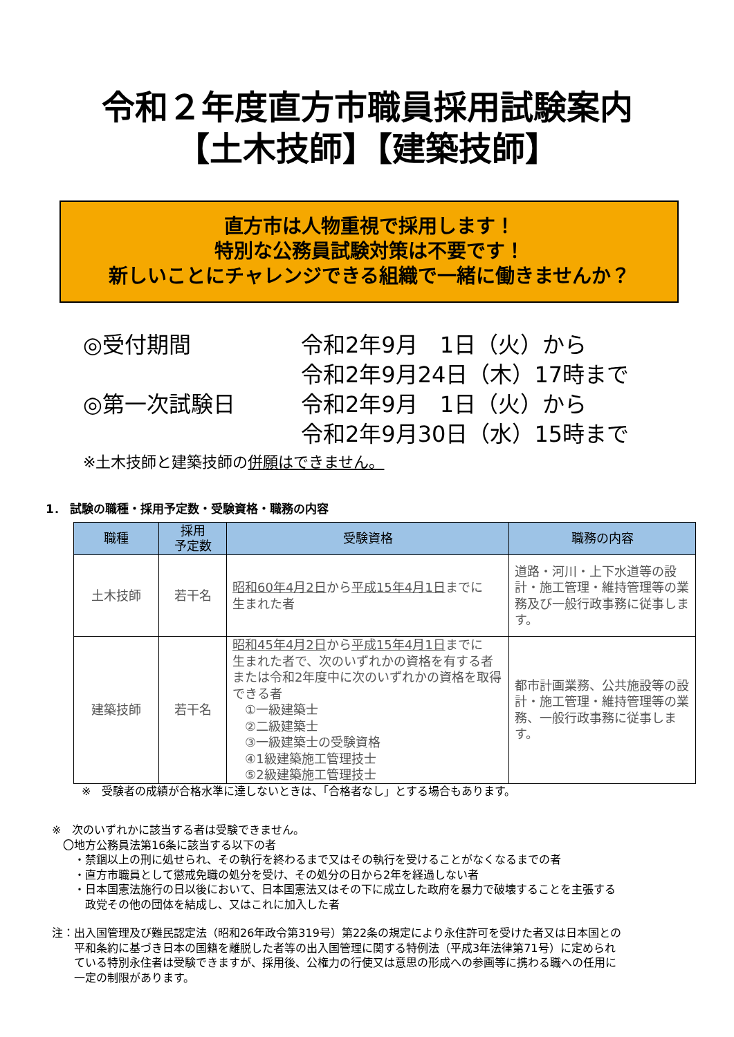令和２年度直方市職員採用試験案内
【土木技師】【建築技師】
直方市は人物重視で採用します！
特別な公務員試験対策は不要です！
新しいことにチャレンジできる組織で一緒に働きませんか？
| ◎受付期間 | 令和2年9月 1日（火）から |
| | 令和2年9月24日（木）17時まで |
| ◎第一次試験日 | 令和2年9月 1日（火）から |
| | 令和2年9月30日（水）15時まで |
※土木技師と建築技師の併願はできません。
1． 試験の職種・採用予定数・受験資格・職務の内容
| 職種 | 採用 予定数 | 受験資格 | 職務の内容 |
| --- | --- | --- | --- |
| 土木技師 | 若干名 | 昭和60年4月2日 から 平成15年4月1日 までに 生まれた者 | 道路・河川・上下水道等の設計・施工管理・維持管理等の業務及び一般行政事務に従事します。 |
| 建築技師 | 若干名 | 昭和45年4月2日 から 平成15年4月1日 までに 生まれた者で、次のいずれかの資格を有する者または令和2年度中に次のいずれかの資格を取得できる者 ①一級建築士 ②二級建築士 ③一級建築士の受験資格 ④1級建築施工管理技士 ⑤2級建築施工管理技士 | 都市計画業務、公共施設等の設計・施工管理・維持管理等の業務、一般行政事務に従事します。 |
※　受験者の成績が合格水準に達しないときは、「合格者なし」とする場合もあります。
※　次のいずれかに該当する者は受験できません。
　〇地方公務員法第16条に該当する以下の者
　　・禁錮以上の刑に処せられ、その執行を終わるまで又はその執行を受けることがなくなるまでの者
　　・直方市職員として懲戒免職の処分を受け、その処分の日から2年を経過しない者
　　・日本国憲法施行の日以後において、日本国憲法又はその下に成立した政府を暴力で破壊することを主張する
　　　政党その他の団体を結成し、又はこれに加入した者
注：出入国管理及び難民認定法（昭和26年政令第319号）第22条の規定により永住許可を受けた者又は日本国との
　　平和条約に基づき日本の国籍を離脱した者等の出入国管理に関する特例法（平成3年法律第71号）に定められ
　　ている特別永住者は受験できますが、採用後、公権力の行使又は意思の形成への参画等に携わる職への任用に
　　一定の制限があります。